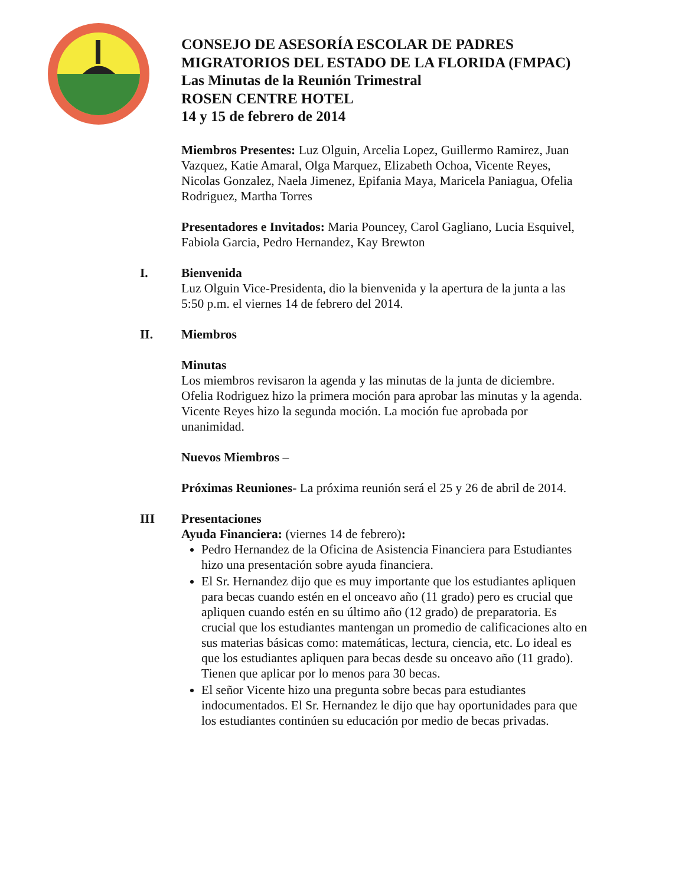CONSEJO DE ASESORÍA ESCOLAR DE PADRES MIGRATORIOS DEL ESTADO DE LA FLORIDA (FMPAC)
Las Minutas de la Reunión Trimestral
ROSEN CENTRE HOTEL
14 y 15 de febrero de 2014
Miembros Presentes: Luz Olguin, Arcelia Lopez, Guillermo Ramirez, Juan Vazquez, Katie Amaral, Olga Marquez, Elizabeth Ochoa, Vicente Reyes, Nicolas Gonzalez, Naela Jimenez, Epifania Maya, Maricela Paniagua, Ofelia Rodriguez, Martha Torres
Presentadores e Invitados: Maria Pouncey, Carol Gagliano, Lucia Esquivel, Fabiola Garcia, Pedro Hernandez, Kay Brewton
I. Bienvenida
Luz Olguin Vice-Presidenta, dio la bienvenida y la apertura de la junta a las 5:50 p.m. el viernes 14 de febrero del 2014.
II. Miembros
Minutas
Los miembros revisaron la agenda y las minutas de la junta de diciembre. Ofelia Rodriguez hizo la primera moción para aprobar las minutas y la agenda. Vicente Reyes hizo la segunda moción. La moción fue aprobada por unanimidad.
Nuevos Miembros –
Próximas Reuniones- La próxima reunión será el 25 y 26 de abril de 2014.
III Presentaciones
Ayuda Financiera: (viernes 14 de febrero):
Pedro Hernandez de la Oficina de Asistencia Financiera para Estudiantes hizo una presentación sobre ayuda financiera.
El Sr. Hernandez dijo que es muy importante que los estudiantes apliquen para becas cuando estén en el onceavo año (11 grado) pero es crucial que apliquen cuando estén en su último año (12 grado) de preparatoria. Es crucial que los estudiantes mantengan un promedio de calificaciones alto en sus materias básicas como: matemáticas, lectura, ciencia, etc. Lo ideal es que los estudiantes apliquen para becas desde su onceavo año (11 grado). Tienen que aplicar por lo menos para 30 becas.
El señor Vicente hizo una pregunta sobre becas para estudiantes indocumentados. El Sr. Hernandez le dijo que hay oportunidades para que los estudiantes continúen su educación por medio de becas privadas.